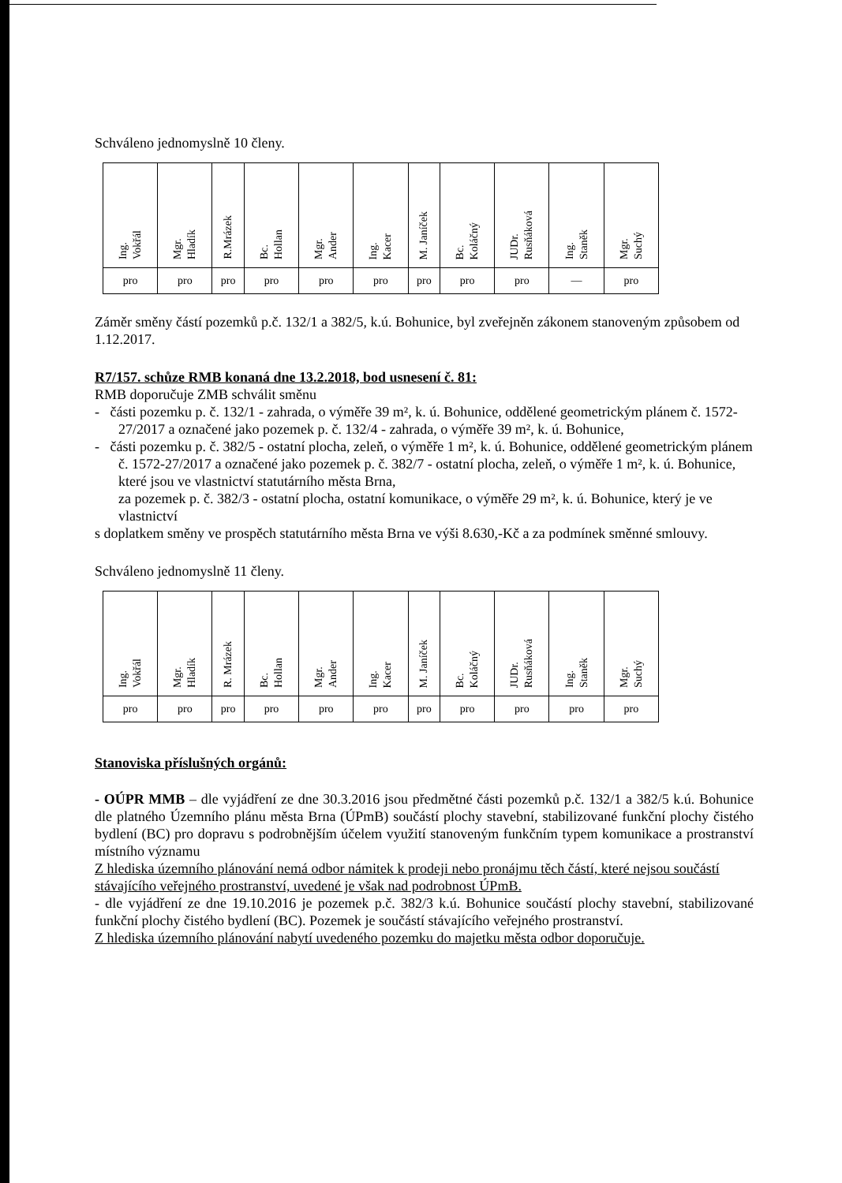Schváleno jednomyslně 10 členy.
| Ing. Vokřál | Mgr. Hladík | R.Mrázek | Bc. Hollan | Mgr. Ander | Ing. Kacer | M. Janíček | Bc. Koláčný | JUDr. Rusňáková | Ing. Staněk | Mgr. Suchý |
| pro | pro | pro | pro | pro | pro | pro | pro | pro | — | pro |
Záměr směny částí pozemků p.č. 132/1 a 382/5, k.ú. Bohunice, byl zveřejněn zákonem stanoveným způsobem od 1.12.2017.
R7/157. schůze RMB konaná dne 13.2.2018, bod usnesení č. 81:
RMB doporučuje ZMB schválit směnu
- části pozemku p. č. 132/1 - zahrada, o výměře 39 m², k. ú. Bohunice, oddělené geometrickým plánem č. 1572-27/2017 a označené jako pozemek p. č. 132/4 - zahrada, o výměře 39 m², k. ú. Bohunice,
- části pozemku p. č. 382/5 - ostatní plocha, zeleň, o výměře 1 m², k. ú. Bohunice, oddělené geometrickým plánem č. 1572-27/2017 a označené jako pozemek p. č. 382/7 - ostatní plocha, zeleň, o výměře 1 m², k. ú. Bohunice, které jsou ve vlastnictví statutárního města Brna,
za pozemek p. č. 382/3 - ostatní plocha, ostatní komunikace, o výměře 29 m², k. ú. Bohunice, který je ve vlastnictví
s doplatkem směny ve prospěch statutárního města Brna ve výši 8.630,-Kč a za podmínek směnné smlouvy.
Schváleno jednomyslně 11 členy.
| Ing. Vokřál | Mgr. Hladík | R. Mrázek | Bc. Hollan | Mgr. Ander | Ing. Kacer | M. Janíček | Bc. Koláčný | JUDr. Rusňáková | Ing. Staněk | Mgr. Suchý |
| pro | pro | pro | pro | pro | pro | pro | pro | pro | pro | pro |
Stanoviska příslušných orgánů:
- OÚPR MMB – dle vyjádření ze dne 30.3.2016 jsou předmětné části pozemků p.č. 132/1 a 382/5 k.ú. Bohunice dle platného Územního plánu města Brna (ÚPmB) součástí plochy stavební, stabilizované funkční plochy čistého bydlení (BC) pro dopravu s podrobnějším účelem využití stanoveným funkčním typem komunikace a prostranství místního významu
Z hlediska územního plánování nemá odbor námitek k prodeji nebo pronájmu těch částí, které nejsou součástí stávajícího veřejného prostranství, uvedené je však nad podrobnost ÚPmB.
- dle vyjádření ze dne 19.10.2016 je pozemek p.č. 382/3 k.ú. Bohunice součástí plochy stavební, stabilizované funkční plochy čistého bydlení (BC). Pozemek je součástí stávajícího veřejného prostranství.
Z hlediska územního plánování nabytí uvedeného pozemku do majetku města odbor doporučuje.